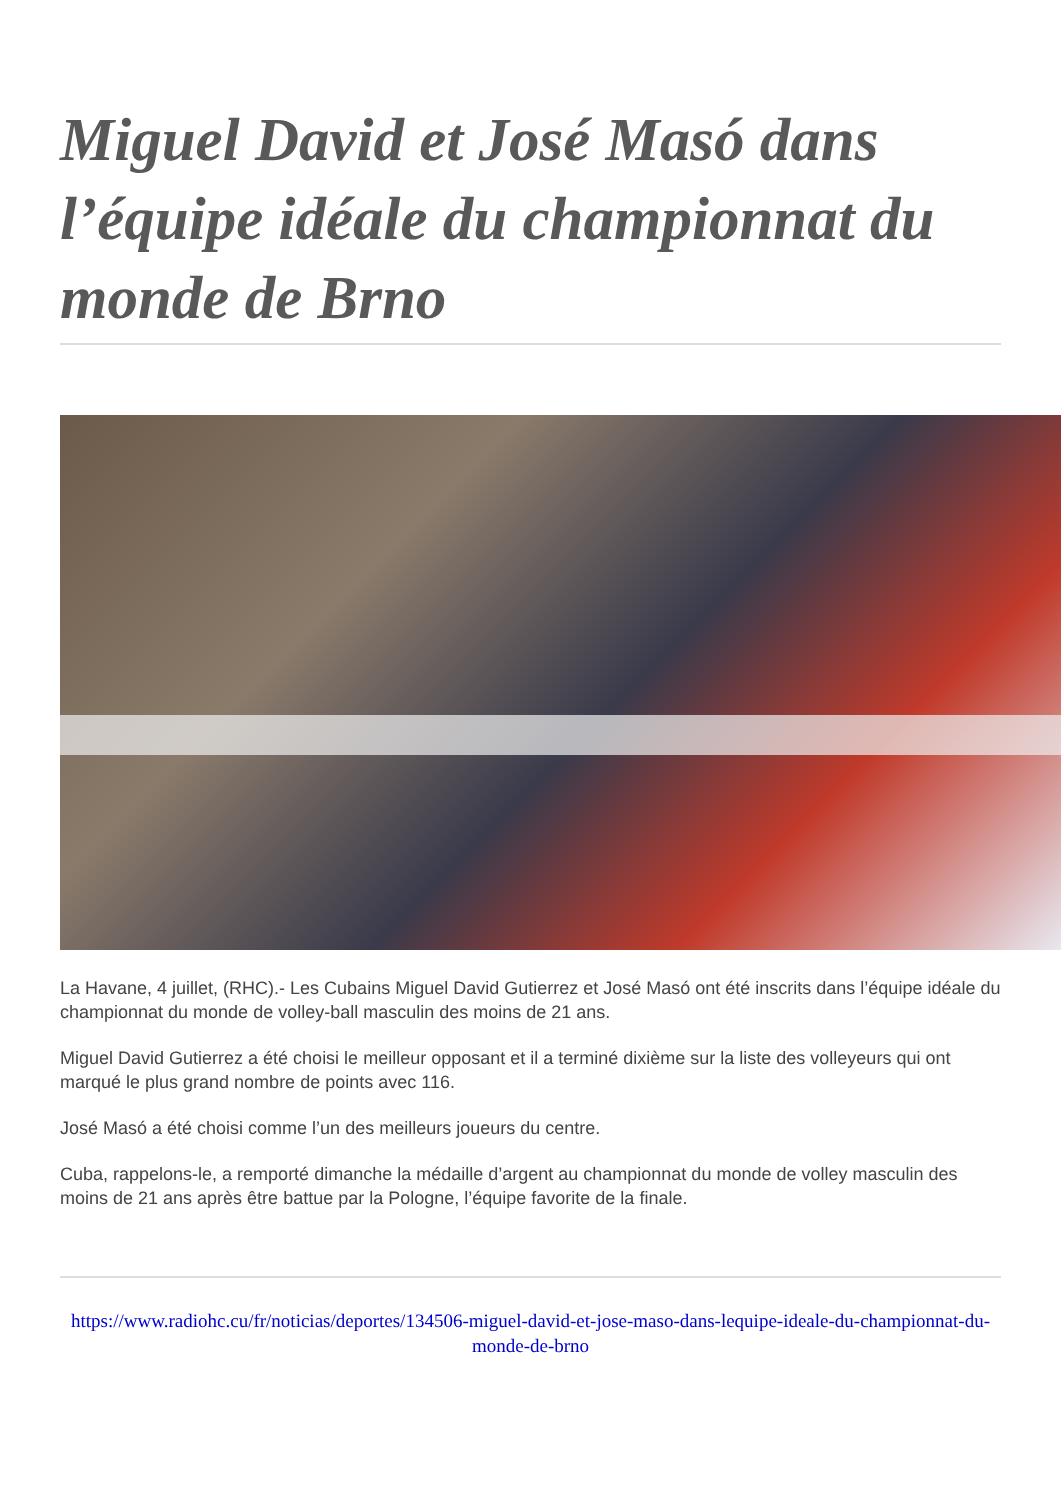Miguel David et José Masó dans l’équipe idéale du championnat du monde de Brno
La Havane, 4 juillet, (RHC).- Les Cubains Miguel David Gutierrez et José Masó ont été inscrits dans l’équipe idéale du championnat du monde de volley-ball masculin des moins de 21 ans.
Miguel David Gutierrez a été choisi le meilleur opposant et il a terminé dixième sur la liste des volleyeurs qui ont marqué le plus grand nombre de points avec 116.
José Masó a été choisi comme l’un des meilleurs joueurs du centre.
Cuba, rappelons-le, a remporté dimanche la médaille d’argent au championnat du monde de volley masculin des moins de 21 ans après être battue par la Pologne, l’équipe favorite de la finale.
https://www.radiohc.cu/fr/noticias/deportes/134506-miguel-david-et-jose-maso-dans-lequipe-ideale-du-championnat-du-monde-de-brno